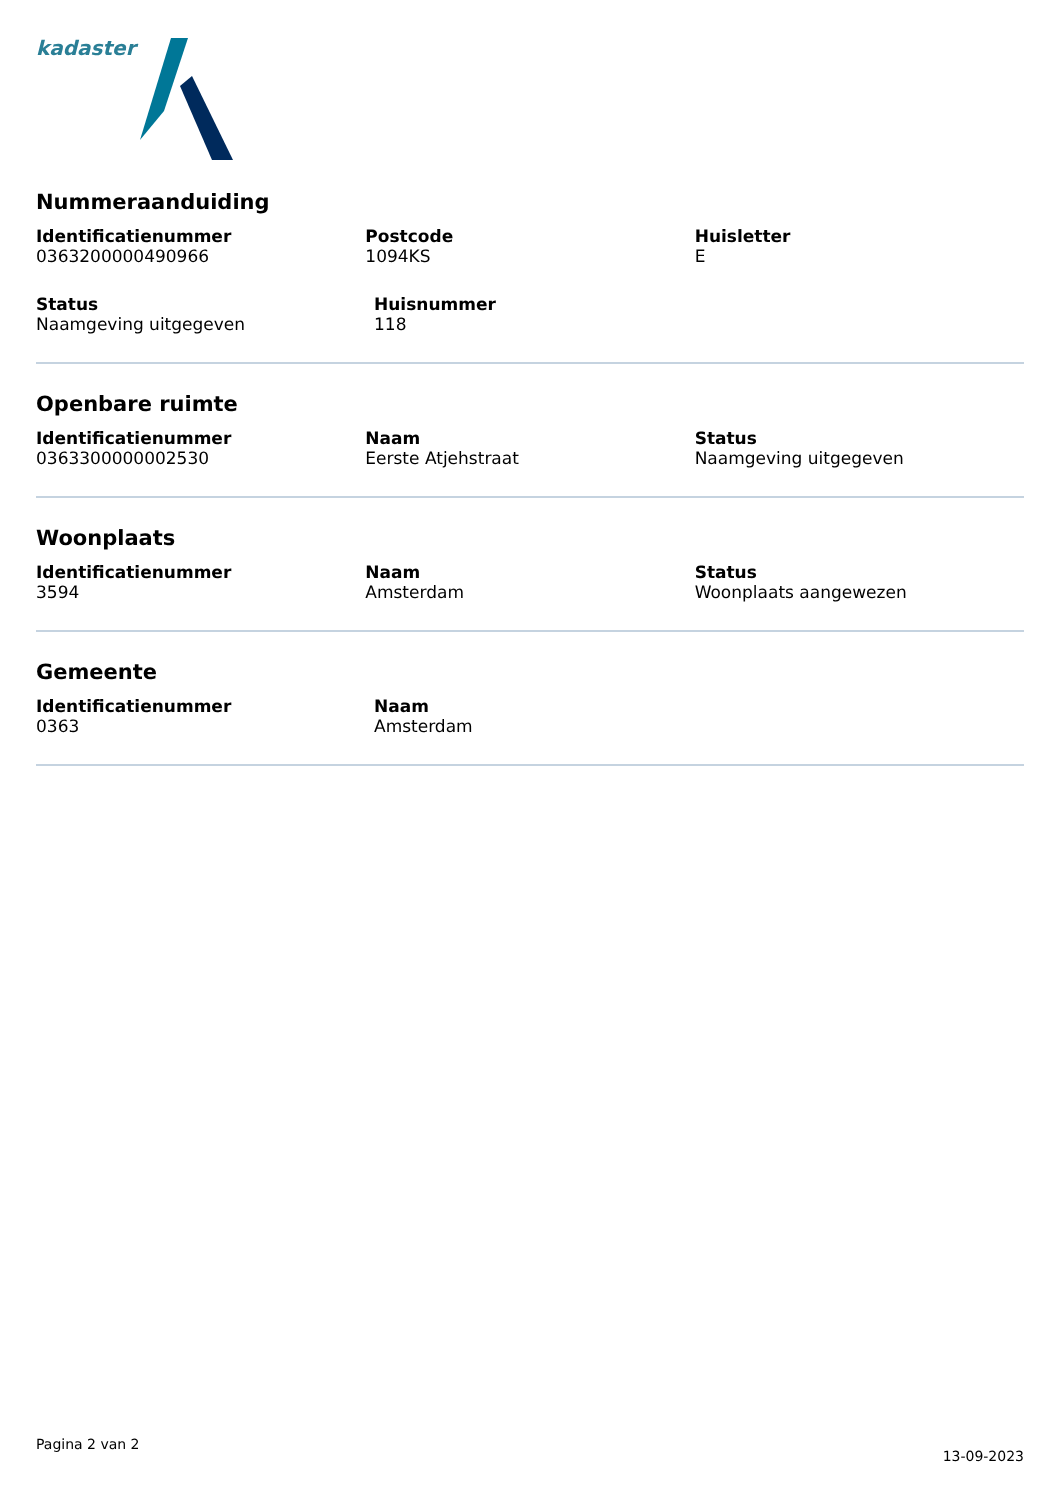kadaster
Nummeraanduiding
Identificatienummer
0363200000490966
Postcode
1094KS
Huisletter
E
Status
Naamgeving uitgegeven
Huisnummer
118
Openbare ruimte
Identificatienummer
0363300000002530
Naam
Eerste Atjehstraat
Status
Naamgeving uitgegeven
Woonplaats
Identificatienummer
3594
Naam
Amsterdam
Status
Woonplaats aangewezen
Gemeente
Identificatienummer
0363
Naam
Amsterdam
Pagina 2 van 2 13-09-2023